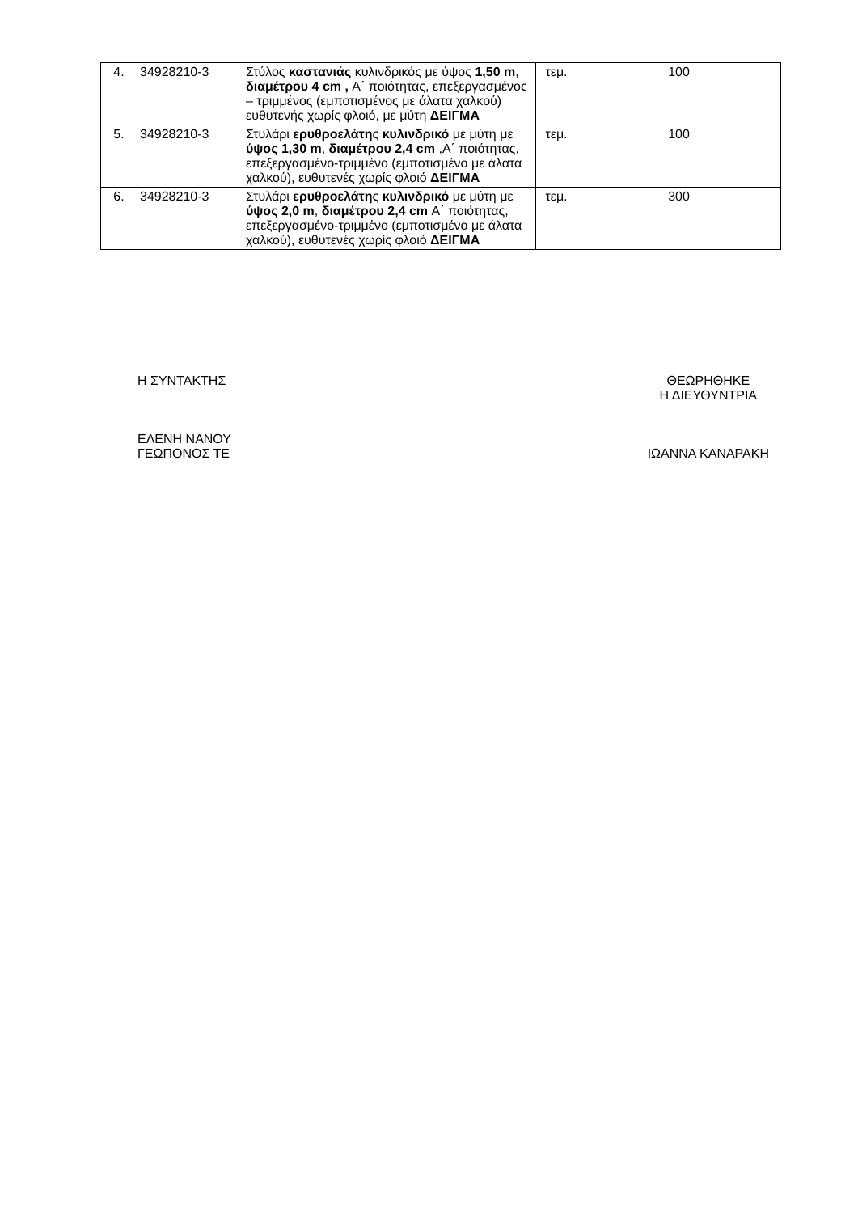| 4. | 34928210-3 | Στύλος καστανιάς κυλινδρικός με ύψος 1,50 m , διαμέτρου 4 cm , Α΄ ποιότητας, επεξεργασμένος – τριμμένος (εμποτισμένος με άλατα χαλκού) ευθυτενής χωρίς φλοιό, με μύτη ΔΕΙΓΜΑ | τεμ. | 100 |
| 5. | 34928210-3 | Στυλάρι ερυθροελάτη ς κυλινδρικό με μύτη με ύψος 1,30 m , διαμέτρου 2,4 cm ,Α΄ ποιότητας, επεξεργασμένο-τριμμένο (εμποτισμένο με άλατα χαλκού), ευθυτενές χωρίς φλοιό ΔΕΙΓΜΑ | τεμ. | 100 |
| 6. | 34928210-3 | Στυλάρι ερυθροελάτη ς κυλινδρικό με μύτη με ύψος 2,0 m , διαμέτρου 2,4 cm Α΄ ποιότητας, επεξεργασμένο-τριμμένο (εμποτισμένο με άλατα χαλκού), ευθυτενές χωρίς φλοιό ΔΕΙΓΜΑ | τεμ. | 300 |
Η ΣΥΝΤΑΚΤΗΣ
ΕΛΕΝΗ ΝΑΝΟΥ
ΓΕΩΠΟΝΟΣ ΤΕ
ΘΕΩΡΗΘΗΚΕ
Η ΔΙΕΥΘΥΝΤΡΙΑ
ΙΩΑΝΝΑ ΚΑΝΑΡΑΚΗ